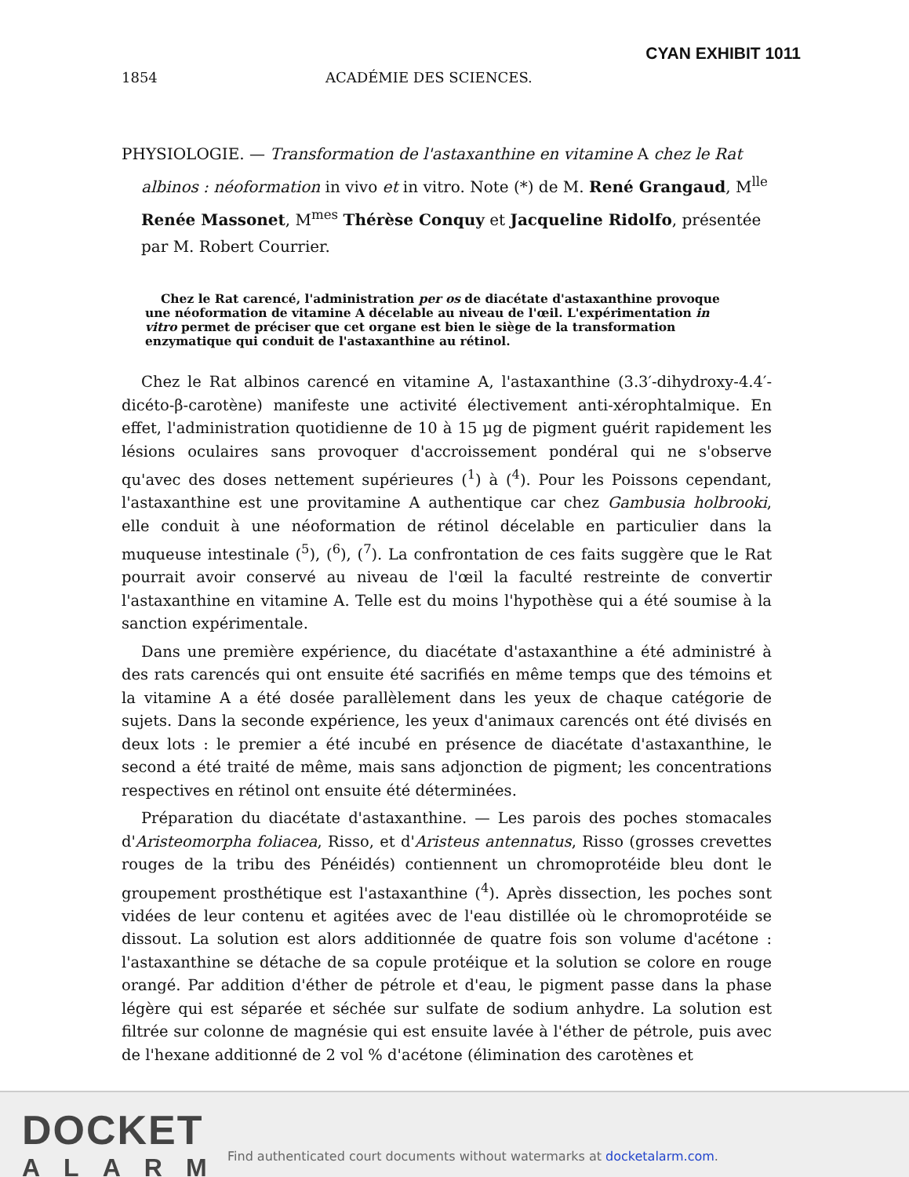CYAN EXHIBIT 1011
1854 ACADÉMIE DES SCIENCES.
PHYSIOLOGIE. — Transformation de l'astaxanthine en vitamine A chez le Rat albinos : néoformation in vivo et in vitro. Note (*) de M. René Grangaud, M<sup>lle</sup> Renée Massonet, M<sup>mes</sup> Thérèse Conquy et Jacqueline Ridolfo, présentée par M. Robert Courrier.
Chez le Rat carencé, l'administration per os de diacétate d'astaxanthine provoque une néoformation de vitamine A décelable au niveau de l'œil. L'expérimentation in vitro permet de préciser que cet organe est bien le siège de la transformation enzymatique qui conduit de l'astaxanthine au rétinol.
Chez le Rat albinos carencé en vitamine A, l'astaxanthine (3.3′-dihydroxy-4.4′-dicéto-β-carotène) manifeste une activité électivement anti-xérophtalmique. En effet, l'administration quotidienne de 10 à 15 µg de pigment guérit rapidement les lésions oculaires sans provoquer d'accroissement pondéral qui ne s'observe qu'avec des doses nettement supérieures (<sup>1</sup>) à (<sup>4</sup>). Pour les Poissons cependant, l'astaxanthine est une provitamine A authentique car chez Gambusia holbrooki, elle conduit à une néoformation de rétinol décelable en particulier dans la muqueuse intestinale (<sup>5</sup>), (<sup>6</sup>), (<sup>7</sup>). La confrontation de ces faits suggère que le Rat pourrait avoir conservé au niveau de l'œil la faculté restreinte de convertir l'astaxanthine en vitamine A. Telle est du moins l'hypothèse qui a été soumise à la sanction expérimentale.
Dans une première expérience, du diacétate d'astaxanthine a été administré à des rats carencés qui ont ensuite été sacrifiés en même temps que des témoins et la vitamine A a été dosée parallèlement dans les yeux de chaque catégorie de sujets. Dans la seconde expérience, les yeux d'animaux carencés ont été divisés en deux lots : le premier a été incubé en présence de diacétate d'astaxanthine, le second a été traité de même, mais sans adjonction de pigment; les concentrations respectives en rétinol ont ensuite été déterminées.
Préparation du diacétate d'astaxanthine. — Les parois des poches stomacales d'Aristeomorpha foliacea, Risso, et d'Aristeus antennatus, Risso (grosses crevettes rouges de la tribu des Pénéidés) contiennent un chromoprotéide bleu dont le groupement prosthétique est l'astaxanthine (<sup>4</sup>). Après dissection, les poches sont vidées de leur contenu et agitées avec de l'eau distillée où le chromoprotéide se dissout. La solution est alors additionnée de quatre fois son volume d'acétone : l'astaxanthine se détache de sa copule protéique et la solution se colore en rouge orangé. Par addition d'éther de pétrole et d'eau, le pigment passe dans la phase légère qui est séparée et séchée sur sulfate de sodium anhydre. La solution est filtrée sur colonne de magnésie qui est ensuite lavée à l'éther de pétrole, puis avec de l'hexane additionné de 2 vol % d'acétone (élimination des carotènes et
DOCKET
ALARM
Find authenticated court documents without watermarks at docketalarm.com.